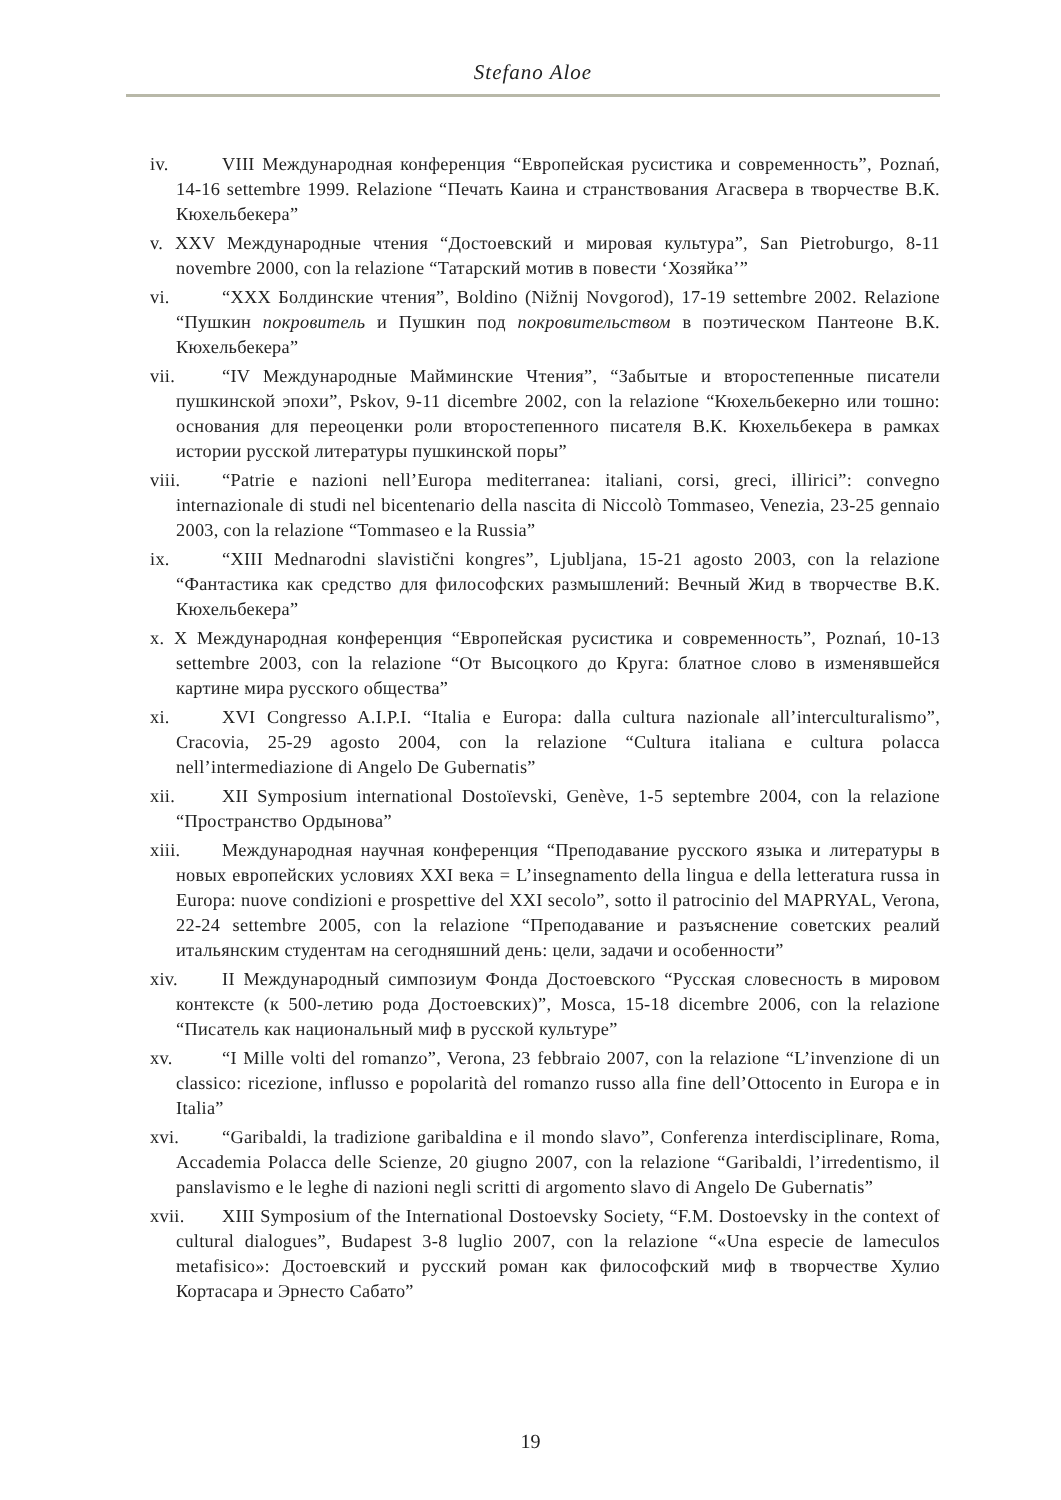Stefano Aloe
iv. VIII Международная конференция “Европейская русистика и современность”, Poznań, 14-16 settembre 1999. Relazione “Печать Каина и странствования Агасвера в творчестве В.К. Кюхельбекера”
v. XXV Международные чтения “Достоевский и мировая культура”, San Pietroburgo, 8-11 novembre 2000, con la relazione “Татарский мотив в повести ‘Хозяйка’”
vi. “XXX Болдинские чтения”, Boldino (Nižnij Novgorod), 17-19 settembre 2002. Relazione “Пушкин покровитель и Пушкин под покровительством в поэтическом Пантеоне В.К. Кюхельбекера”
vii. “IV Международные Майминские Чтения”, “Забытые и второстепенные писатели пушкинской эпохи”, Pskov, 9-11 dicembre 2002, con la relazione “Кюхельбекерно или тошно: основания для переоценки роли второстепенного писателя В.К. Кюхельбекера в рамках истории русской литературы пушкинской поры”
viii. “Patrie e nazioni nell’Europa mediterranea: italiani, corsi, greci, illirici”: convegno internazionale di studi nel bicentenario della nascita di Niccolò Tommaseo, Venezia, 23-25 gennaio 2003, con la relazione “Tommaseo e la Russia”
ix. “XIII Mednarodni slavistični kongres”, Ljubljana, 15-21 agosto 2003, con la relazione “Фантастика как средство для философских размышлений: Вечный Жид в творчестве В.К. Кюхельбекера”
x. X Международная конференция “Европейская русистика и современность”, Poznań, 10-13 settembre 2003, con la relazione “От Высоцкого до Круга: блатное слово в изменявшейся картине мира русского общества”
xi. XVI Congresso A.I.P.I. “Italia e Europa: dalla cultura nazionale all’interculturalismo”, Cracovia, 25-29 agosto 2004, con la relazione “Cultura italiana e cultura polacca nell’intermediazione di Angelo De Gubernatis”
xii. XII Symposium international Dostoïevski, Genève, 1-5 septembre 2004, con la relazione “Пространство Ордынова”
xiii. Международная научная конференция “Преподавание русского языка и литературы в новых европейских условиях XXI века = L’insegnamento della lingua e della letteratura russa in Europa: nuove condizioni e prospettive del XXI secolo”, sotto il patrocinio del MAPRYAL, Verona, 22-24 settembre 2005, con la relazione “Преподавание и разъяснение советских реалий итальянским студентам на сегодняшний день: цели, задачи и особенности”
xiv. II Международный симпозиум Фонда Достоевского “Русская словесность в мировом контексте (к 500-летию рода Достоевских)”, Mosca, 15-18 dicembre 2006, con la relazione “Писатель как национальный миф в русской культуре”
xv. “I Mille volti del romanzo”, Verona, 23 febbraio 2007, con la relazione “L’invenzione di un classico: ricezione, influsso e popolarità del romanzo russo alla fine dell’Ottocento in Europa e in Italia”
xvi. “Garibaldi, la tradizione garibaldina e il mondo slavo”, Conferenza interdisciplinare, Roma, Accademia Polacca delle Scienze, 20 giugno 2007, con la relazione “Garibaldi, l’irredentismo, il panslavismo e le leghe di nazioni negli scritti di argomento slavo di Angelo De Gubernatis”
xvii. XIII Symposium of the International Dostoevsky Society, “F.M. Dostoevsky in the context of cultural dialogues”, Budapest 3-8 luglio 2007, con la relazione “«Una especie de lameculos metafisico»: Достоевский и русский роман как философский миф в творчестве Хулио Кортасара и Эрнесто Сабато”
19